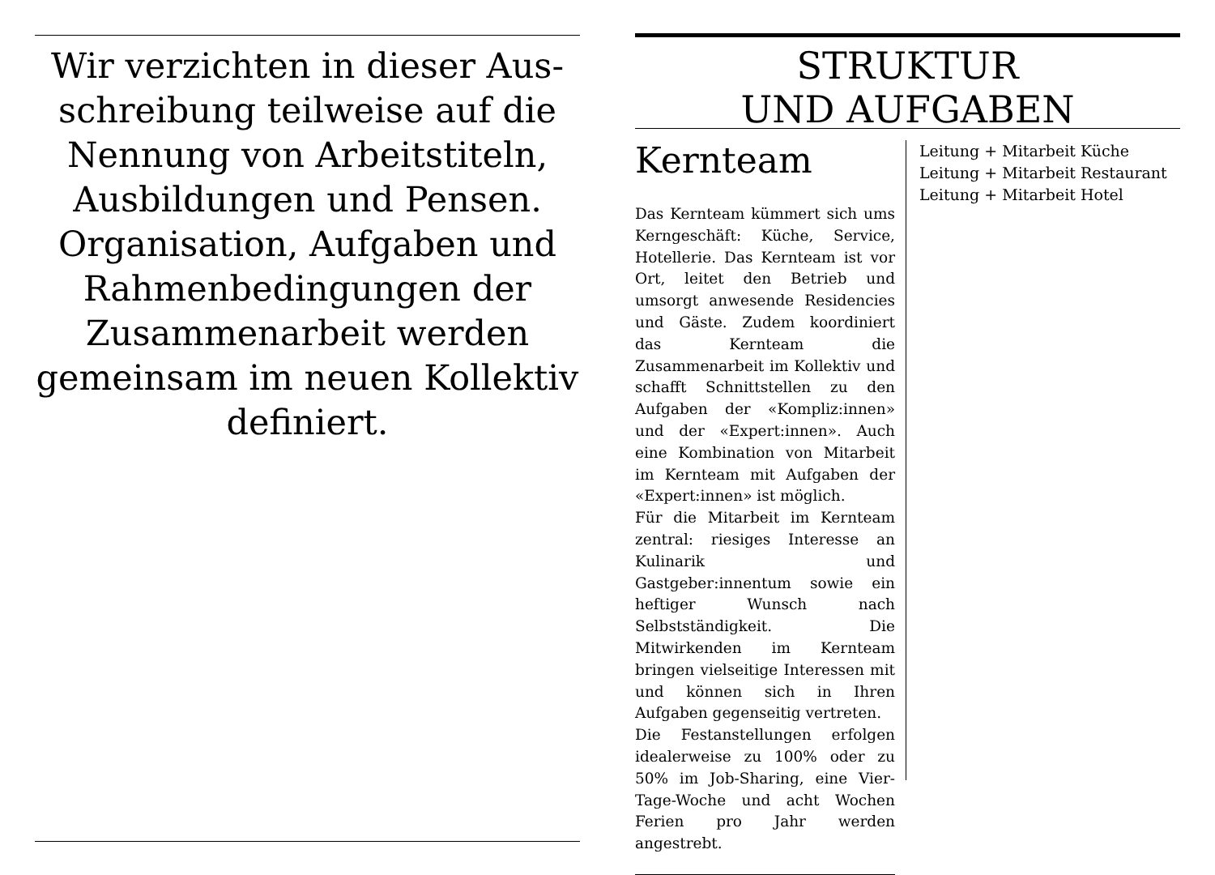Wir verzichten in dieser Aus-schreibung teilweise auf die Nennung von Arbeitstiteln, Ausbildungen und Pensen. Organisation, Aufgaben und Rahmenbedingungen der Zusammenarbeit werden gemeinsam im neuen Kollektiv definiert.
STRUKTUR
UND AUFGABEN
Kernteam
Das Kernteam kümmert sich ums Kerngeschäft: Küche, Service, Hotellerie. Das Kernteam ist vor Ort, leitet den Betrieb und umsorgt anwesende Residencies und Gäste. Zudem koordiniert das Kernteam die Zusammenarbeit im Kollektiv und schafft Schnittstellen zu den Aufgaben der «Kompliz:innen» und der «Expert:innen». Auch eine Kombination von Mitarbeit im Kernteam mit Aufgaben der «Expert:innen» ist möglich.
Für die Mitarbeit im Kernteam zentral: riesiges Interesse an Kulinarik und Gastgeber:innentum sowie ein heftiger Wunsch nach Selbstständigkeit. Die Mitwirkenden im Kernteam bringen vielseitige Interessen mit und können sich in Ihren Aufgaben gegenseitig vertreten.
Die Festanstellungen erfolgen idealerweise zu 100% oder zu 50% im Job-Sharing, eine Vier-Tage-Woche und acht Wochen Ferien pro Jahr werden angestrebt.
Leitung + Mitarbeit Küche
Leitung + Mitarbeit Restaurant
Leitung + Mitarbeit Hotel